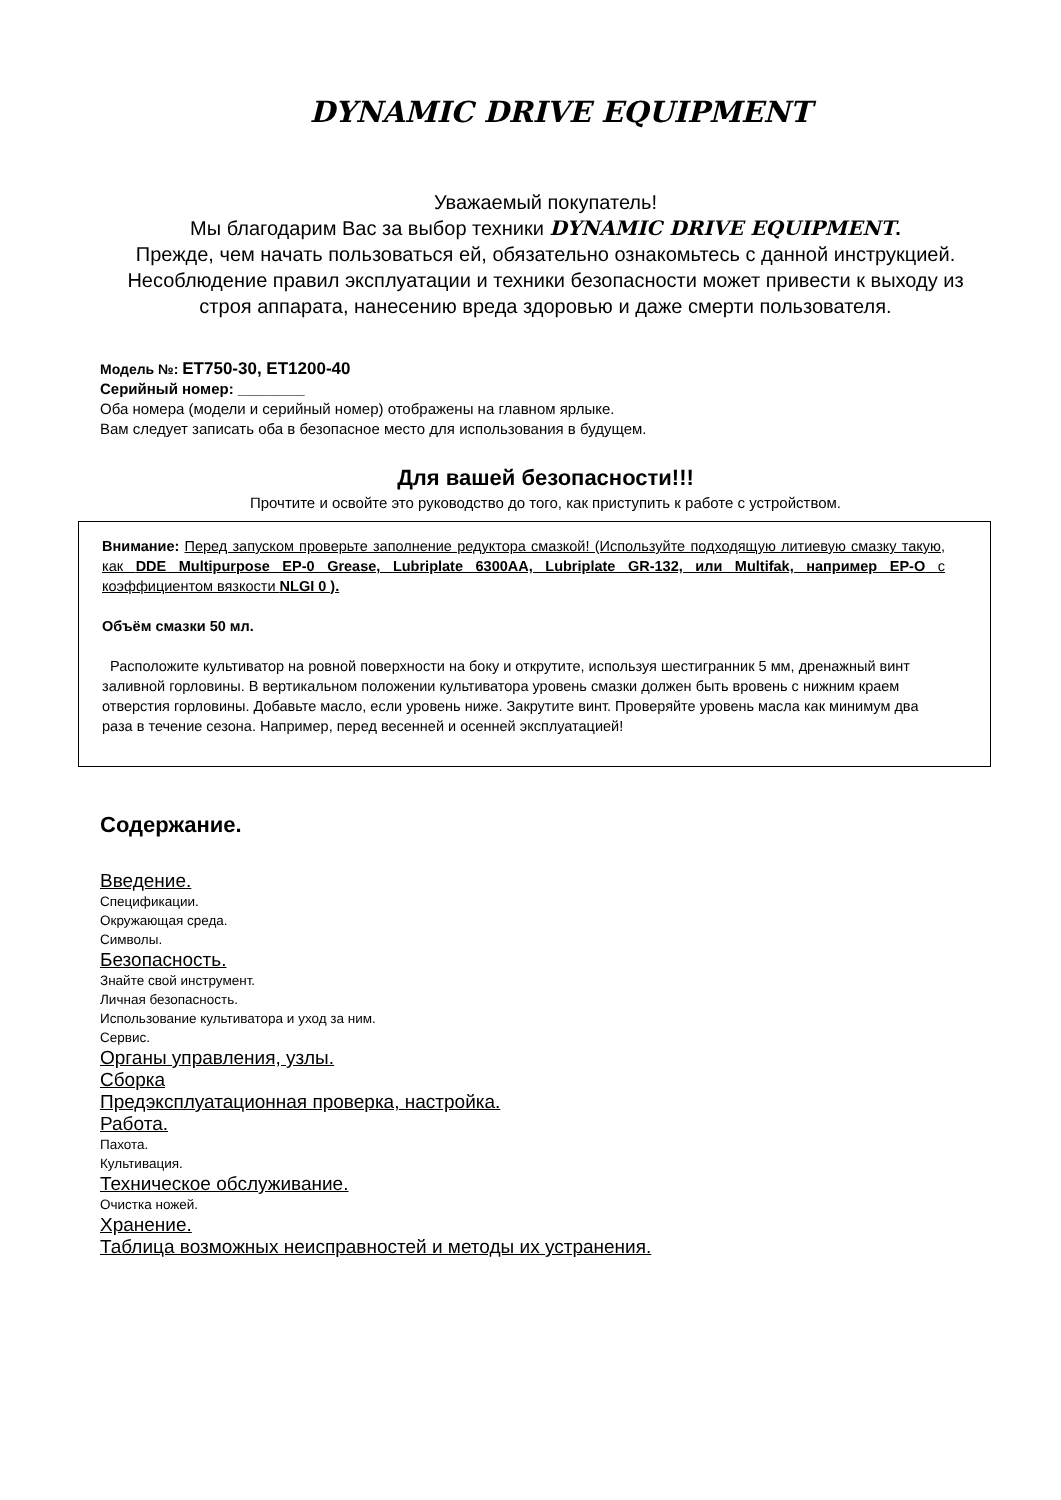DYNAMIC DRIVE EQUIPMENT
Уважаемый покупатель!
Мы благодарим Вас за выбор техники DYNAMIC DRIVE EQUIPMENT.
Прежде, чем начать пользоваться ей, обязательно ознакомьтесь с данной инструкцией. Несоблюдение правил эксплуатации и техники безопасности может привести к выходу из строя аппарата, нанесению вреда здоровью и даже смерти пользователя.
Модель №: ET750-30, ET1200-40
Серийный номер: ________
Оба номера (модели и серийный номер) отображены на главном ярлыке.
Вам следует записать оба в безопасное место для использования в будущем.
Для вашей безопасности!!!
Прочтите и освойте это руководство до того, как приступить к работе с устройством.
Внимание: Перед запуском проверьте заполнение редуктора смазкой! (Используйте подходящую литиевую смазку такую, как DDE Multipurpose EP-0 Grease, Lubriplate 6300AA, Lubriplate GR-132, или Multifak, например EP-O с коэффициентом вязкости NLGI 0 ).
Объём смазки 50 мл.
Расположите культиватор на ровной поверхности на боку и открутите, используя шестигранник 5 мм, дренажный винт заливной горловины. В вертикальном положении культиватора уровень смазки должен быть вровень с нижним краем отверстия горловины. Добавьте масло, если уровень ниже. Закрутите винт. Проверяйте уровень масла как минимум два раза в течение сезона. Например, перед весенней и осенней эксплуатацией!
Содержание.
Введение.
Спецификации.
Окружающая среда.
Символы.
Безопасность.
Знайте свой инструмент.
Личная безопасность.
Использование культиватора и уход за ним.
Сервис.
Органы управления, узлы.
Сборка
Предэксплуатационная проверка, настройка.
Работа.
Пахота.
Культивация.
Техническое обслуживание.
Очистка ножей.
Хранение.
Таблица возможных неисправностей и методы их устранения.